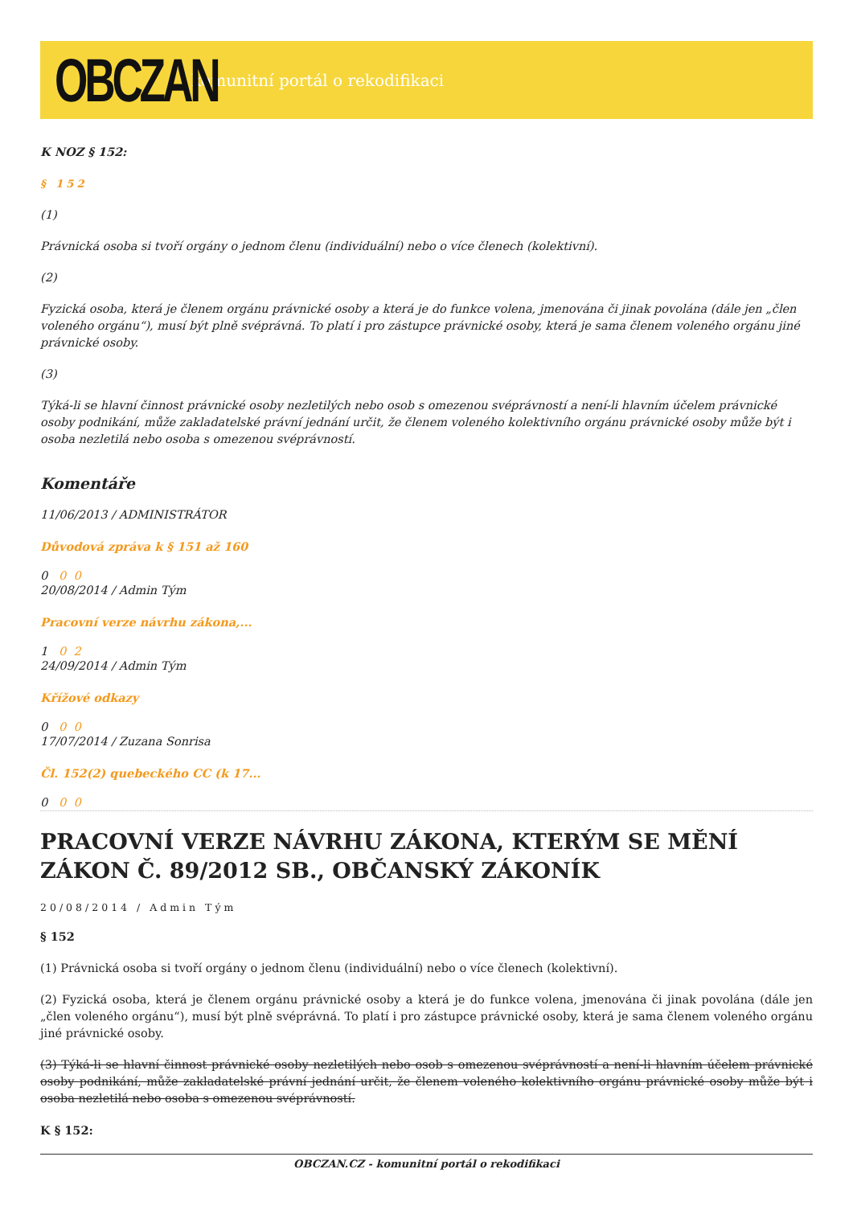OBCZAN
komunitní portál o rekodifikaci
K NOZ § 152:
§ 152
(1)
Právnická osoba si tvoří orgány o jednom členu (individuální) nebo o více členech (kolektivní).
(2)
Fyzická osoba, která je členem orgánu právnické osoby a která je do funkce volena, jmenována či jinak povolána (dále jen „člen voleného orgánu“), musí být plně svéprávná. To platí i pro zástupce právnické osoby, která je sama členem voleného orgánu jiné právnické osoby.
(3)
Týká-li se hlavní činnost právnické osoby nezletilých nebo osob s omezenou svéprávností a není-li hlavním účelem právnické osoby podnikání, může zakladatelské právní jednání určit, že členem voleného kolektivního orgánu právnické osoby může být i osoba nezletilá nebo osoba s omezenou svéprávností.
Komentáře
11/06/2013 / ADMINISTRÁTOR
Důvodová zpráva k § 151 až 160
0 0 0
20/08/2014 / Admin Tým
Pracovní verze návrhu zákona,...
1 0 2
24/09/2014 / Admin Tým
Křížové odkazy
0 0 0
17/07/2014 / Zuzana Sonrisa
Čl. 152(2) quebeckého CC (k 17...
0 0 0
PRACOVNÍ VERZE NÁVRHU ZÁKONA, KTERÝM SE MĚNÍ ZÁKON Č. 89/2012 SB., OBČANSKÝ ZÁKONÍK
20/08/2014 / Admin Tým
§ 152
(1) Právnická osoba si tvoří orgány o jednom členu (individuální) nebo o více členech (kolektivní).
(2) Fyzická osoba, která je členem orgánu právnické osoby a která je do funkce volena, jmenována či jinak povolána (dále jen „člen voleného orgánu“), musí být plně svéprávná. To platí i pro zástupce právnické osoby, která je sama členem voleného orgánu jiné právnické osoby.
(3) Týká-li se hlavní činnost právnické osoby nezletilých nebo osob s omezenou svéprávností a není-li hlavním účelem právnické osoby podnikání, může zakladatelské právní jednání určit, že členem voleného kolektivního orgánu právnické osoby může být i osoba nezletilá nebo osoba s omezenou svéprávností.
K § 152:
OBCZAN.CZ - komunitní portál o rekodifikaci